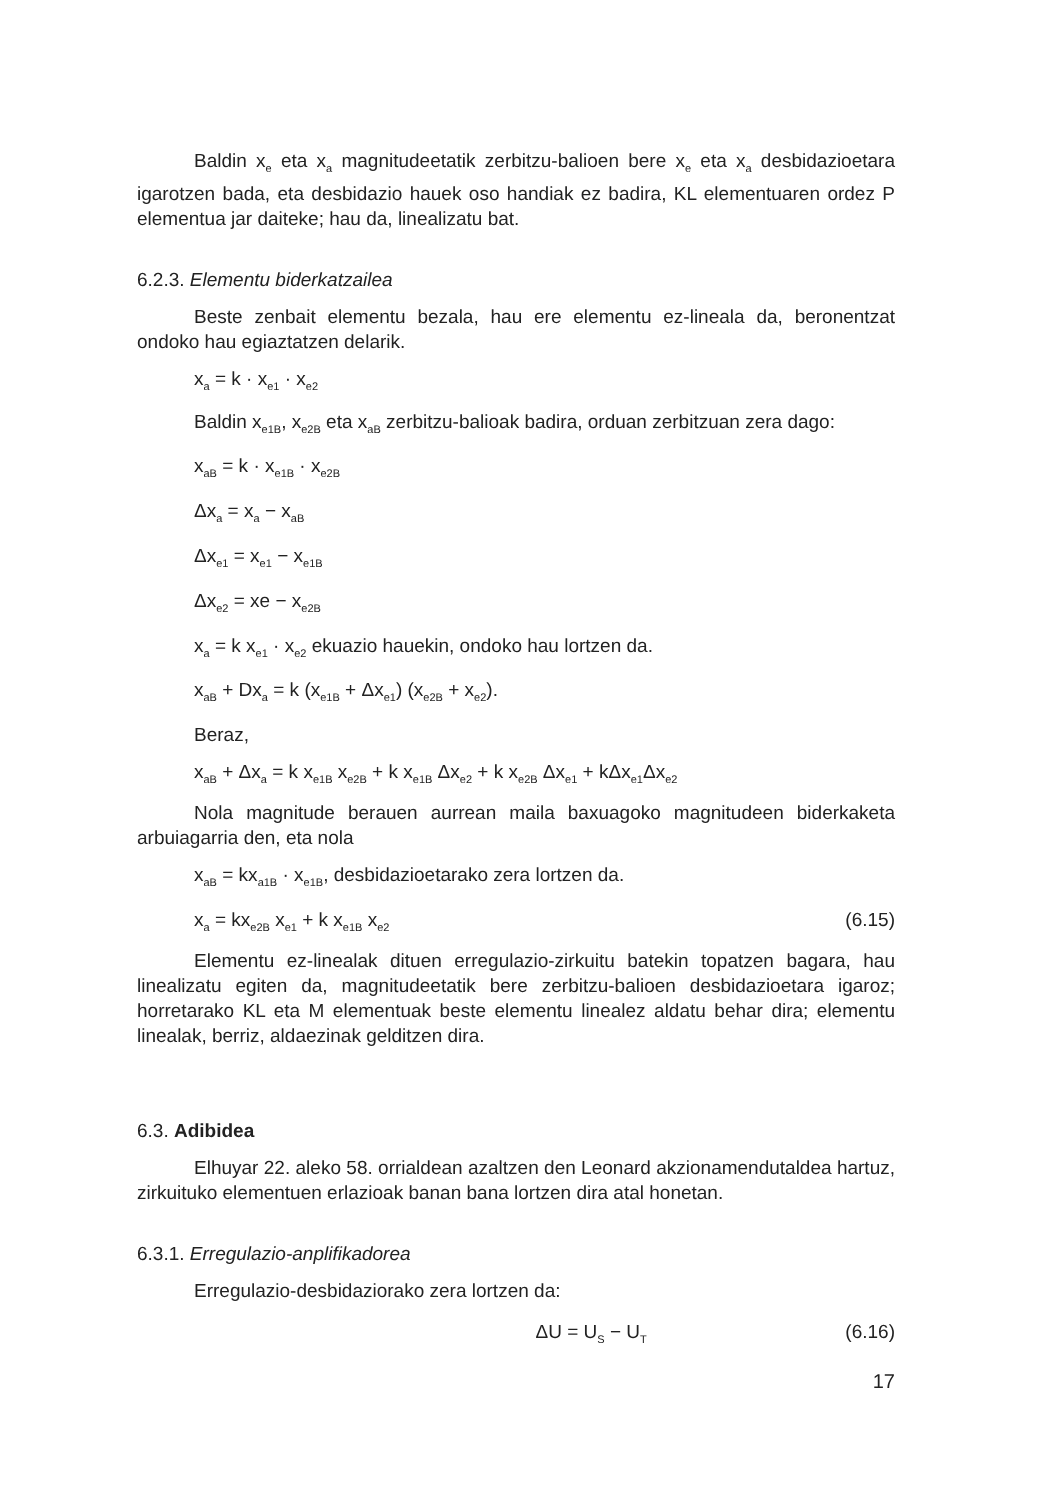Baldin x<sub>e</sub> eta x<sub>a</sub> magnitudeetatik zerbitzu-balioen bere x<sub>e</sub> eta x<sub>a</sub> desbidazioetara igarotzen bada, eta desbidazio hauek oso handiak ez badira, KL elementuaren ordez P elementua jar daiteke; hau da, linealizatu bat.
6.2.3. Elementu biderkatzailea
Beste zenbait elementu bezala, hau ere elementu ez-lineala da, beronentzat ondoko hau egiaztatzen delarik.
x<sub>a</sub> = k · x<sub>e1</sub> · x<sub>e2</sub>
Baldin x<sub>e1B</sub>, x<sub>e2B</sub> eta x<sub>aB</sub> zerbitzu-balioak badira, orduan zerbitzuan zera dago:
x<sub>aB</sub> = k · x<sub>e1B</sub> · x<sub>e2B</sub>
Δx<sub>a</sub> = x<sub>a</sub> − x<sub>aB</sub>
Δx<sub>e1</sub> = x<sub>e1</sub> − x<sub>e1B</sub>
Δx<sub>e2</sub> = xe − x<sub>e2B</sub>
x<sub>a</sub> = k x<sub>e1</sub> · x<sub>e2</sub> ekuazio hauekin, ondoko hau lortzen da.
x<sub>aB</sub> + Dx<sub>a</sub> = k (x<sub>e1B</sub> + Δx<sub>e1</sub>) (x<sub>e2B</sub> + x<sub>e2</sub>).
Beraz,
x<sub>aB</sub> + Δx<sub>a</sub> = k x<sub>e1B</sub> x<sub>e2B</sub> + k x<sub>e1B</sub> Δx<sub>e2</sub> + k x<sub>e2B</sub> Δx<sub>e1</sub> + kΔx<sub>e1</sub>Δx<sub>e2</sub>
Nola magnitude berauen aurrean maila baxuagoko magnitudeen biderkaketa arbuiagarria den, eta nola
x<sub>aB</sub> = kx<sub>a1B</sub> · x<sub>e1B</sub>, desbidazioetarako zera lortzen da.
x<sub>a</sub> = kx<sub>e2B</sub> x<sub>e1</sub> + k x<sub>e1B</sub> x<sub>e2</sub> (6.15)
Elementu ez-linealak dituen erregulazio-zirkuitu batekin topatzen bagara, hau linealizatu egiten da, magnitudeetatik bere zerbitzu-balioen desbidazioetara igaroz; horretarako KL eta M elementuak beste elementu linealez aldatu behar dira; elementu linealak, berriz, aldaezinak gelditzen dira.
6.3. Adibidea
Elhuyar 22. aleko 58. orrialdean azaltzen den Leonard akzionamendutaldea hartuz, zirkuituko elementuen erlazioak banan bana lortzen dira atal honetan.
6.3.1. Erregulazio-anplifikadorea
Erregulazio-desbidaziorako zera lortzen da:
ΔU = U<sub>S</sub> − U<sub>T</sub> (6.16)
17